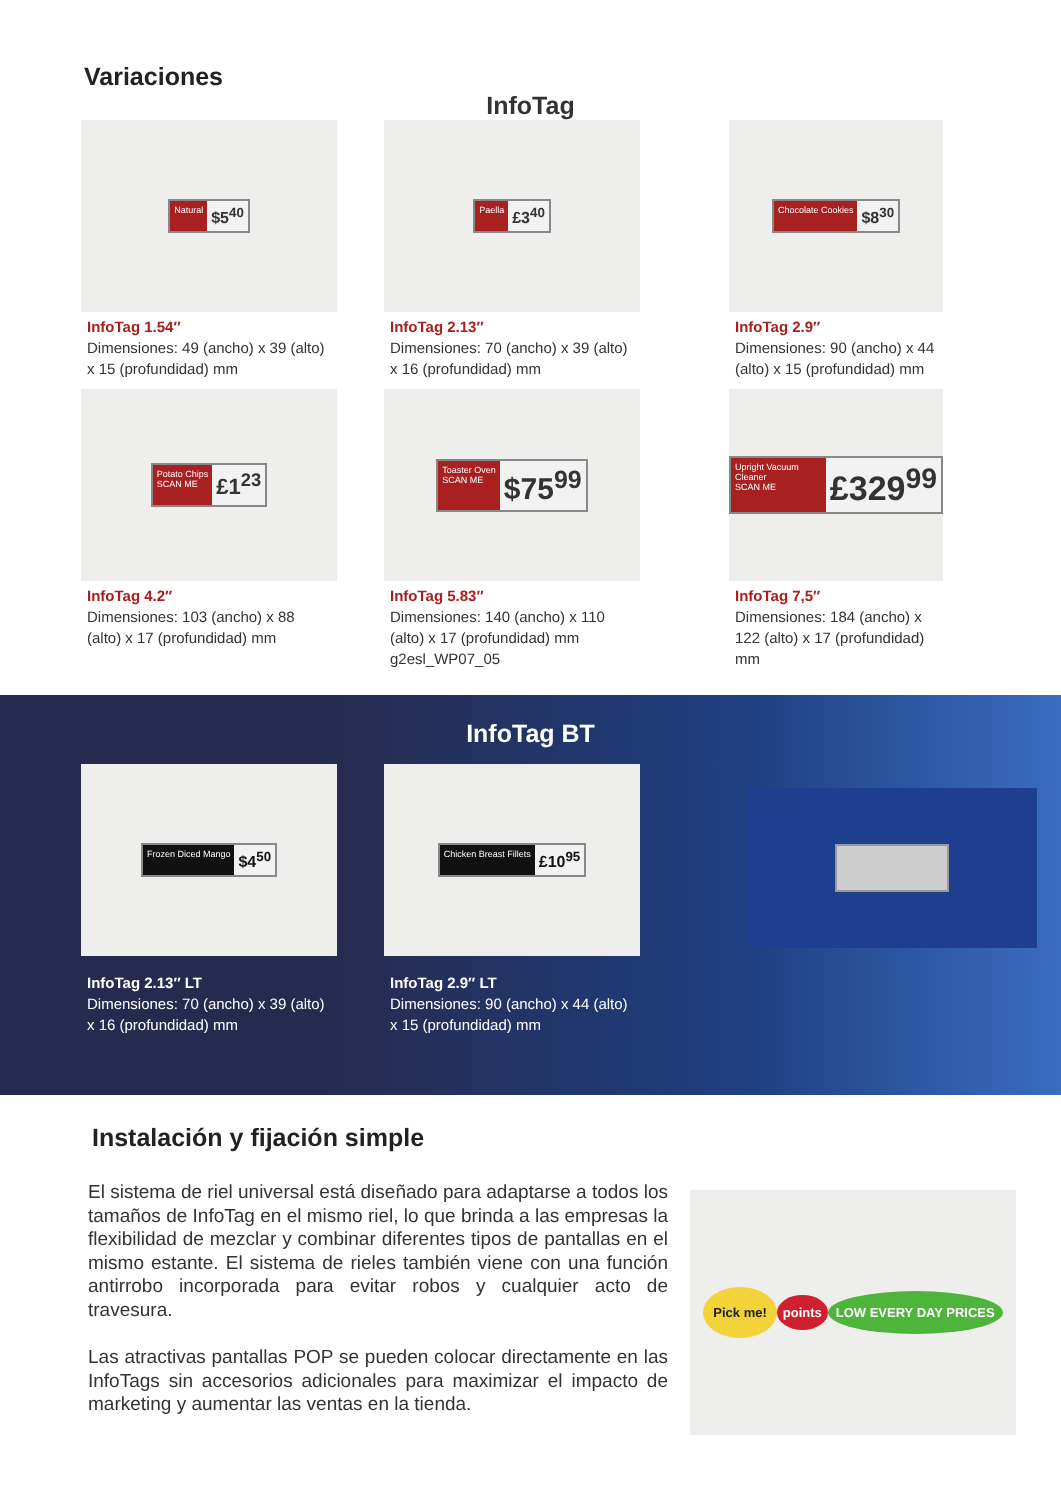Variaciones
InfoTag
Natural $5<sup>40</sup>
InfoTag 1.54″
Dimensiones: 49 (ancho) x 39 (alto) x 15 (profundidad) mm
Paella £3<sup>40</sup>
InfoTag 2.13″
Dimensiones: 70 (ancho) x 39 (alto) x 16 (profundidad) mm
Chocolate Cookies $8<sup>30</sup>
InfoTag 2.9″
Dimensiones: 90 (ancho) x 44 (alto) x 15 (profundidad) mm
Potato Chips
SCAN ME £1<sup>23</sup>
InfoTag 4.2″
Dimensiones: 103 (ancho) x 88 (alto) x 17 (profundidad) mm
Toaster Oven
SCAN ME $75<sup>99</sup>
InfoTag 5.83″
Dimensiones: 140 (ancho) x 110 (alto) x 17 (profundidad) mm g2esl_WP07_05
Upright Vacuum Cleaner
SCAN ME £329<sup>99</sup>
InfoTag 7,5″
Dimensiones: 184 (ancho) x 122 (alto) x 17 (profundidad) mm
InfoTag BT
Frozen Diced Mango $4<sup>50</sup>
InfoTag 2.13″ LT
Dimensiones: 70 (ancho) x 39 (alto) x 16 (profundidad) mm
Chicken Breast Fillets £10<sup>95</sup>
InfoTag 2.9″ LT
Dimensiones: 90 (ancho) x 44 (alto) x 15 (profundidad) mm
Instalación y fijación simple
El sistema de riel universal está diseñado para adaptarse a todos los tamaños de InfoTag en el mismo riel, lo que brinda a las empresas la flexibilidad de mezclar y combinar diferentes tipos de pantallas en el mismo estante. El sistema de rieles también viene con una función antirrobo incorporada para evitar robos y cualquier acto de travesura.
Las atractivas pantallas POP se pueden colocar directamente en las InfoTags sin accesorios adicionales para maximizar el impacto de marketing y aumentar las ventas en la tienda.
Pick me! points LOW EVERY DAY PRICES